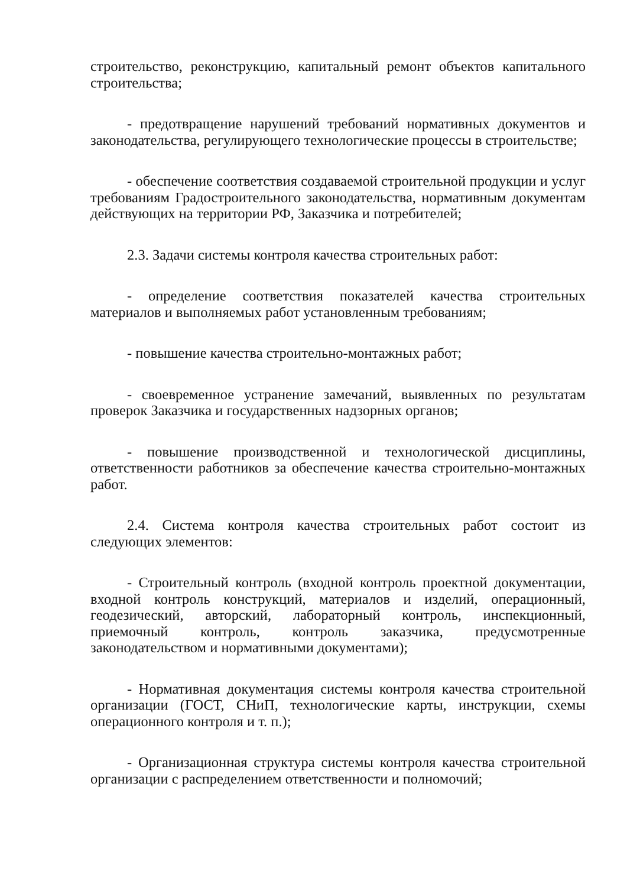строительство, реконструкцию, капитальный ремонт объектов капитального строительства;
- предотвращение нарушений требований нормативных документов и законодательства, регулирующего технологические процессы в строительстве;
- обеспечение соответствия создаваемой строительной продукции и услуг требованиям Градостроительного законодательства, нормативным документам действующих на территории РФ, Заказчика и потребителей;
2.3. Задачи системы контроля качества строительных работ:
- определение соответствия показателей качества строительных материалов и выполняемых работ установленным требованиям;
- повышение качества строительно-монтажных работ;
- своевременное устранение замечаний, выявленных по результатам проверок Заказчика и государственных надзорных органов;
- повышение производственной и технологической дисциплины, ответственности работников за обеспечение качества строительно-монтажных работ.
2.4. Система контроля качества строительных работ состоит из следующих элементов:
- Строительный контроль (входной контроль проектной документации, входной контроль конструкций, материалов и изделий, операционный, геодезический, авторский, лабораторный контроль, инспекционный, приемочный контроль, контроль заказчика, предусмотренные законодательством и нормативными документами);
- Нормативная документация системы контроля качества строительной организации (ГОСТ, СНиП, технологические карты, инструкции, схемы операционного контроля и т. п.);
- Организационная структура системы контроля качества строительной организации с распределением ответственности и полномочий;